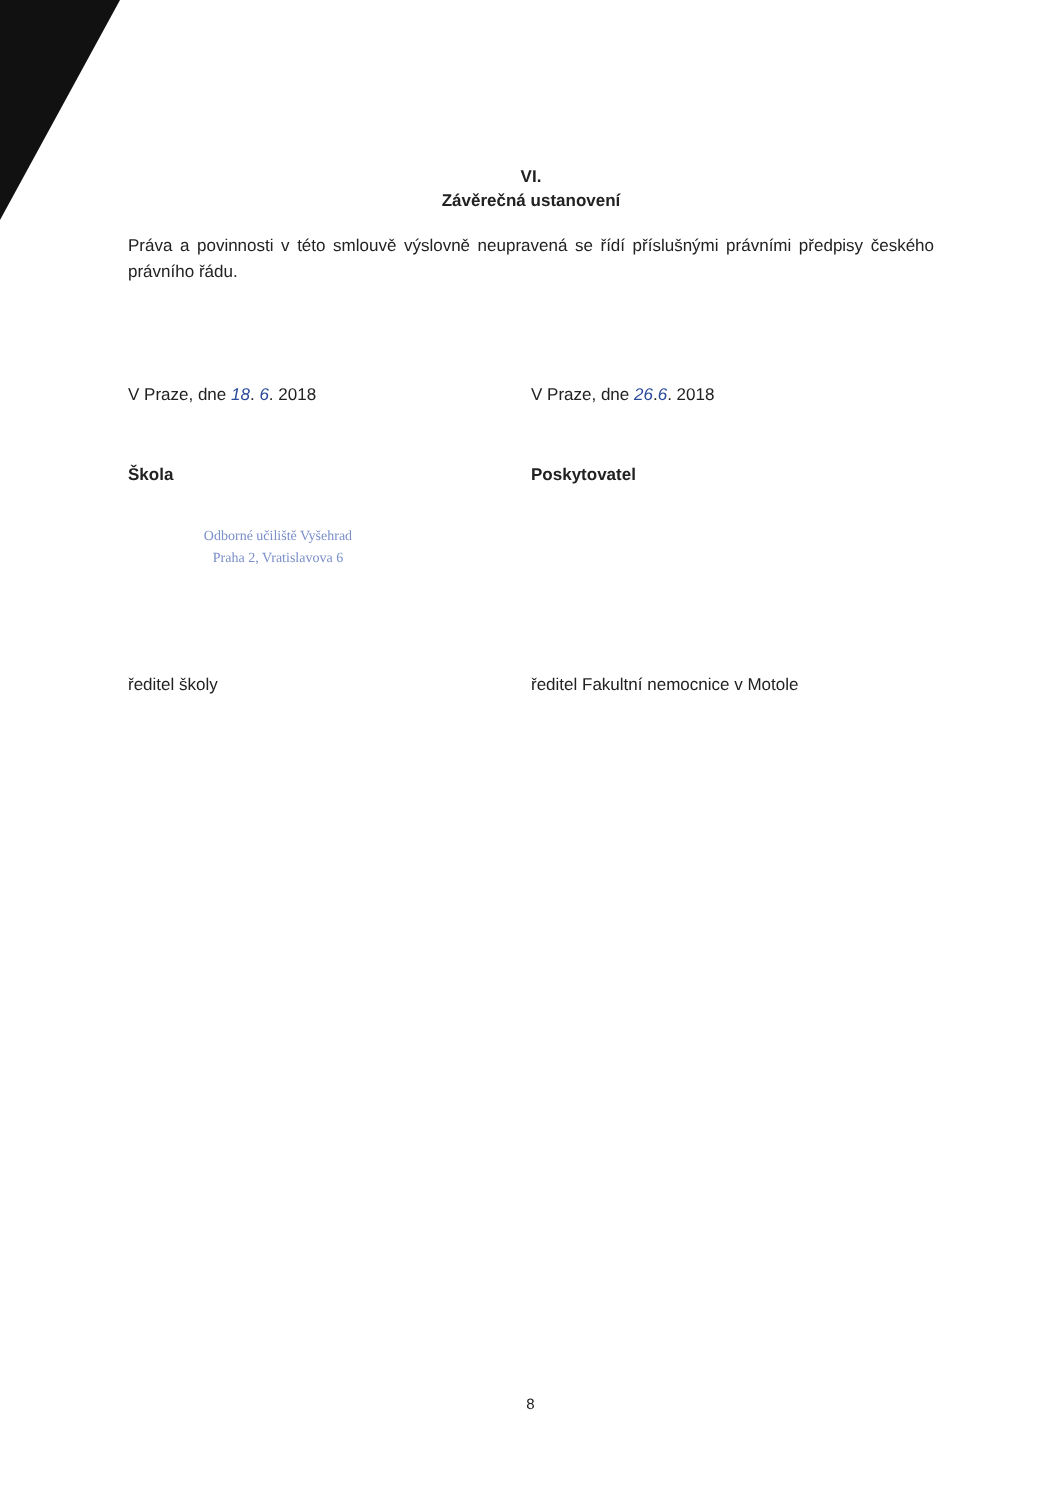VI.
Závěrečná ustanovení
Práva a povinnosti v této smlouvě výslovně neupravená se řídí příslušnými právními předpisy českého právního řádu.
V Praze, dne 18. 6. 2018 V Praze, dne 26.6. 2018
Škola Poskytovatel
Odborné učiliště Vyšehrad
Praha 2, Vratislavova 6
ředitel školy ředitel Fakultní nemocnice v Motole
8